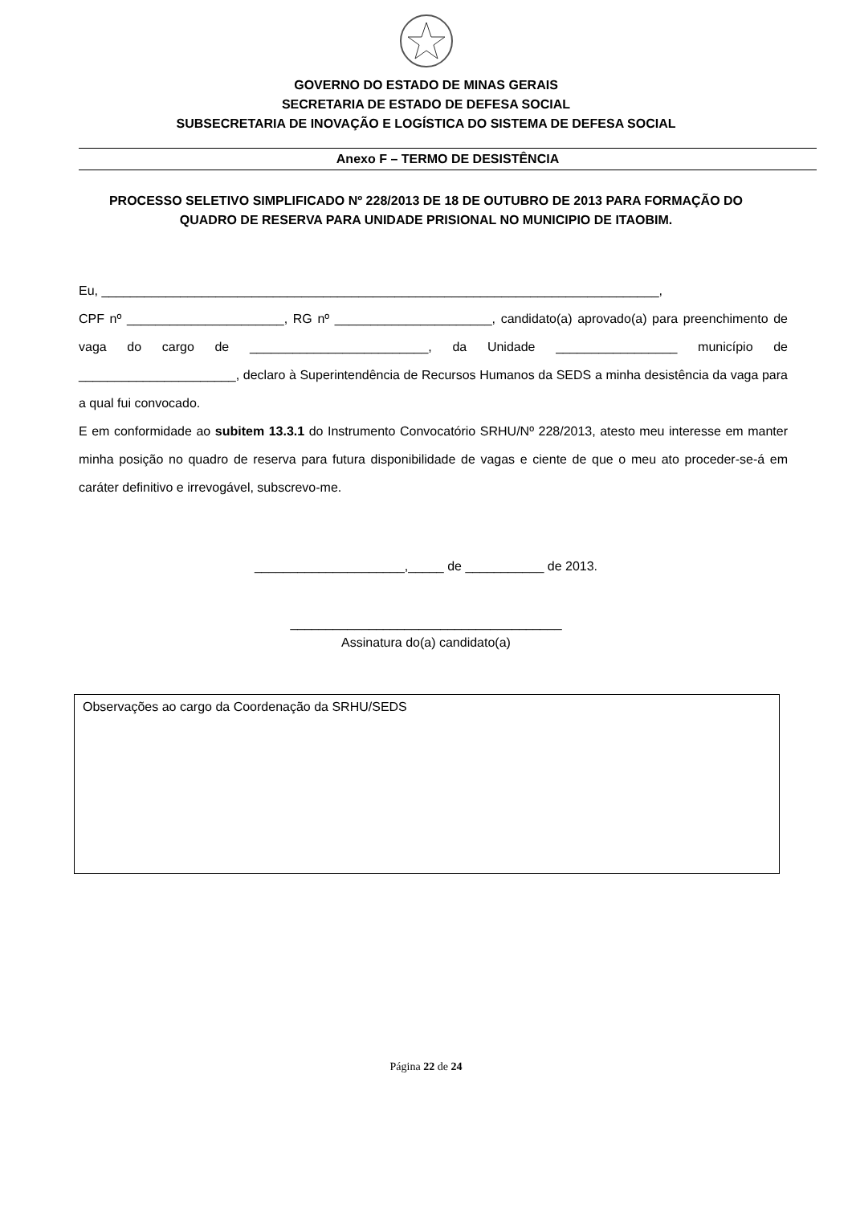GOVERNO DO ESTADO DE MINAS GERAIS
SECRETARIA DE ESTADO DE DEFESA SOCIAL
SUBSECRETARIA DE INOVAÇÃO E LOGÍSTICA DO SISTEMA DE DEFESA SOCIAL
Anexo F – TERMO DE DESISTÊNCIA
PROCESSO SELETIVO SIMPLIFICADO Nº 228/2013 DE 18 DE OUTUBRO DE 2013 PARA FORMAÇÃO DO QUADRO DE RESERVA PARA UNIDADE PRISIONAL NO MUNICIPIO DE ITAOBIM.
Eu, ______________________________________________________________________________,
CPF nº ______________________, RG nº ______________________, candidato(a) aprovado(a) para preenchimento de vaga do cargo de _________________________, da Unidade _________________ município de ______________________, declaro à Superintendência de Recursos Humanos da SEDS a minha desistência da vaga para a qual fui convocado.
E em conformidade ao subitem 13.3.1 do Instrumento Convocatório SRHU/Nº 228/2013, atesto meu interesse em manter minha posição no quadro de reserva para futura disponibilidade de vagas e ciente de que o meu ato proceder-se-á em caráter definitivo e irrevogável, subscrevo-me.
_____________________,_____ de ___________ de 2013.
______________________________________
Assinatura do(a) candidato(a)
Observações ao cargo da Coordenação da SRHU/SEDS
Página 22 de 24